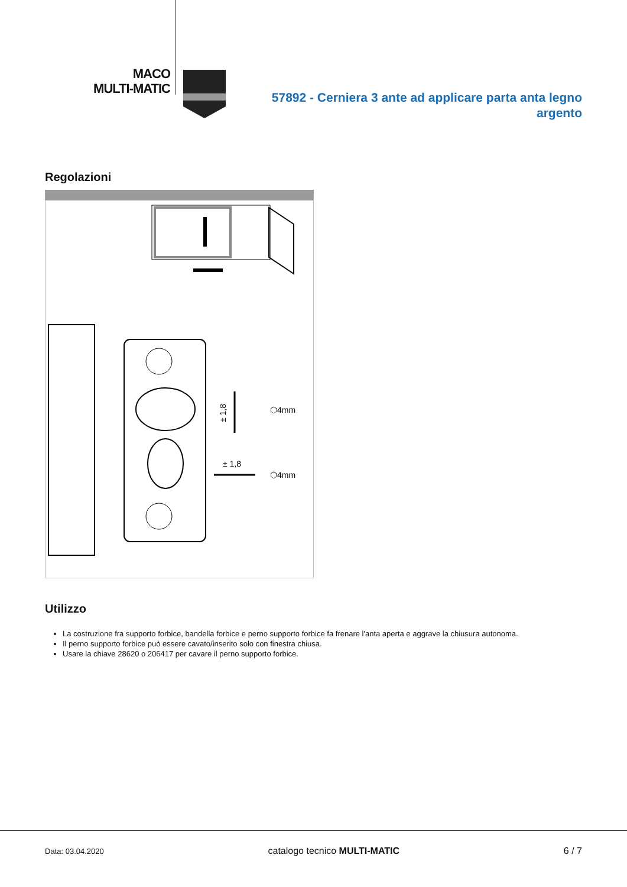MACO
MULTI-MATIC
57892 - Cerniera 3 ante ad applicare parta anta legno argento
Regolazioni
⬡4mm
⬡4mm
± 1,8
± 1,8
Utilizzo
La costruzione fra supporto forbice, bandella forbice e perno supporto forbice fa frenare l'anta aperta e aggrave la chiusura autonoma.
Il perno supporto forbice può essere cavato/inserito solo con finestra chiusa.
Usare la chiave 28620 o 206417 per cavare il perno supporto forbice.
Data: 03.04.2020 catalogo tecnico MULTI-MATIC 6 / 7